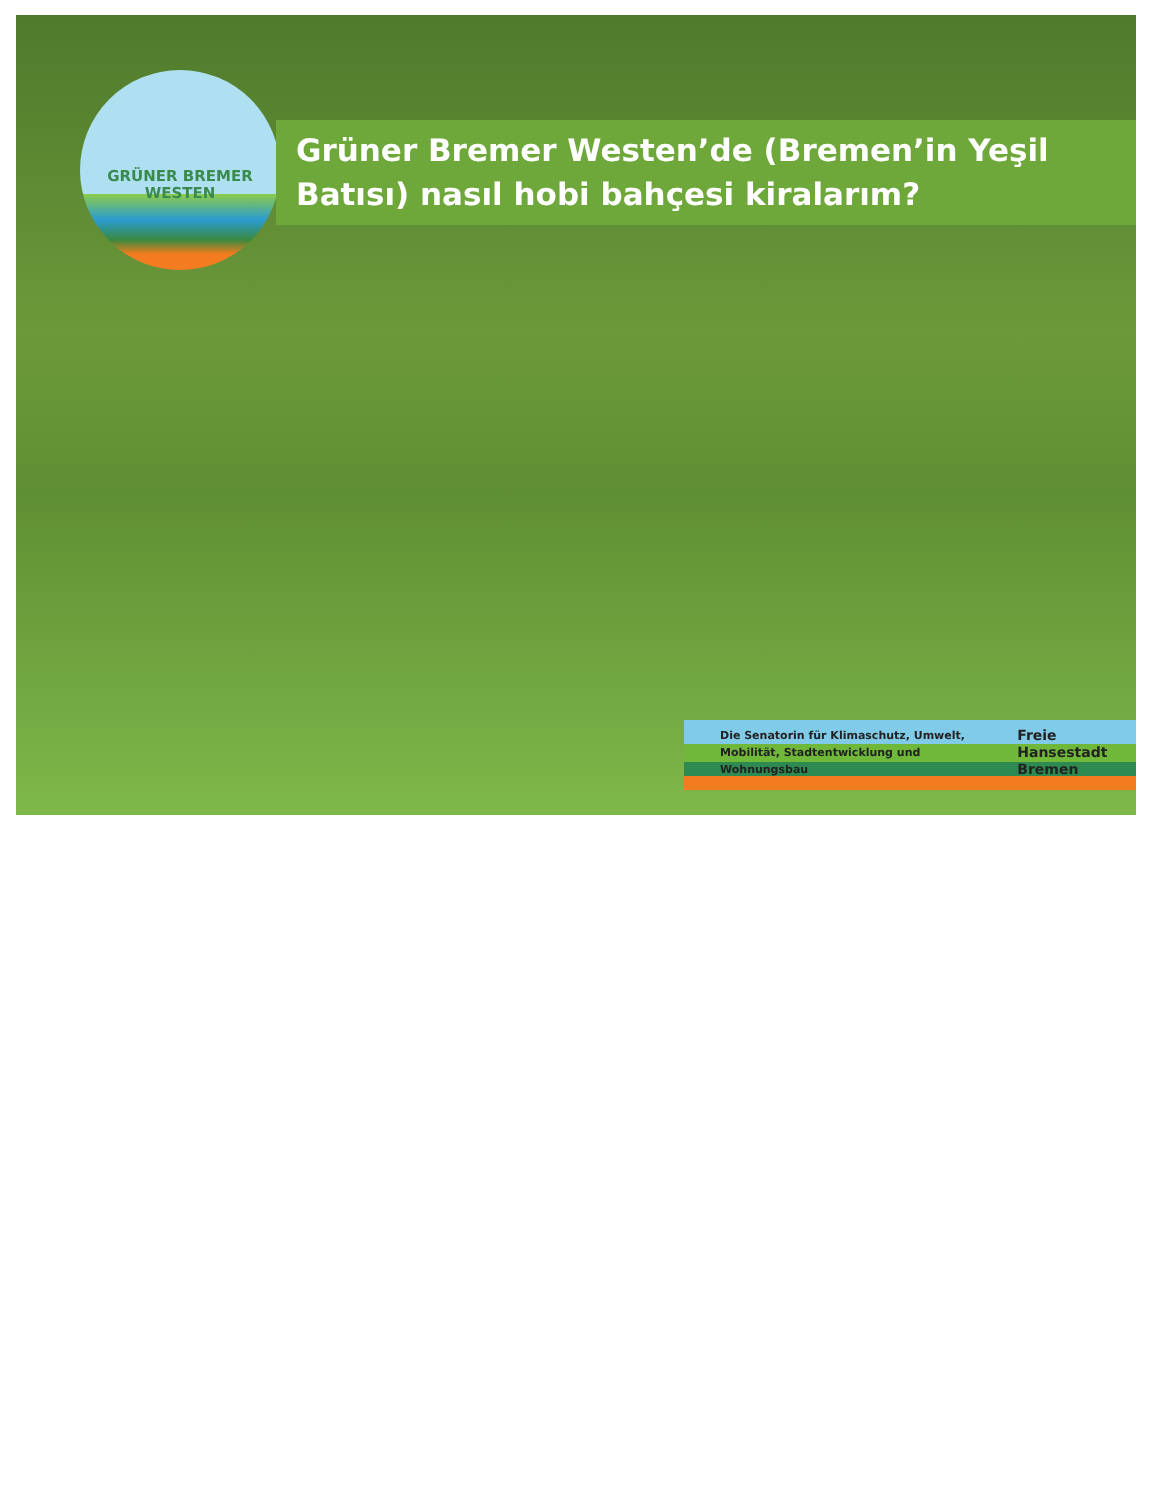GRÜNER BREMER
WESTEN
Grüner Bremer Westen’de (Bremen’in Yeşil Batısı) nasıl hobi bahçesi kiralarım?
Die Senatorin für Klimaschutz, Umwelt, Mobilität, Stadtentwicklung und Wohnungsbau
Freie Hansestadt Bremen